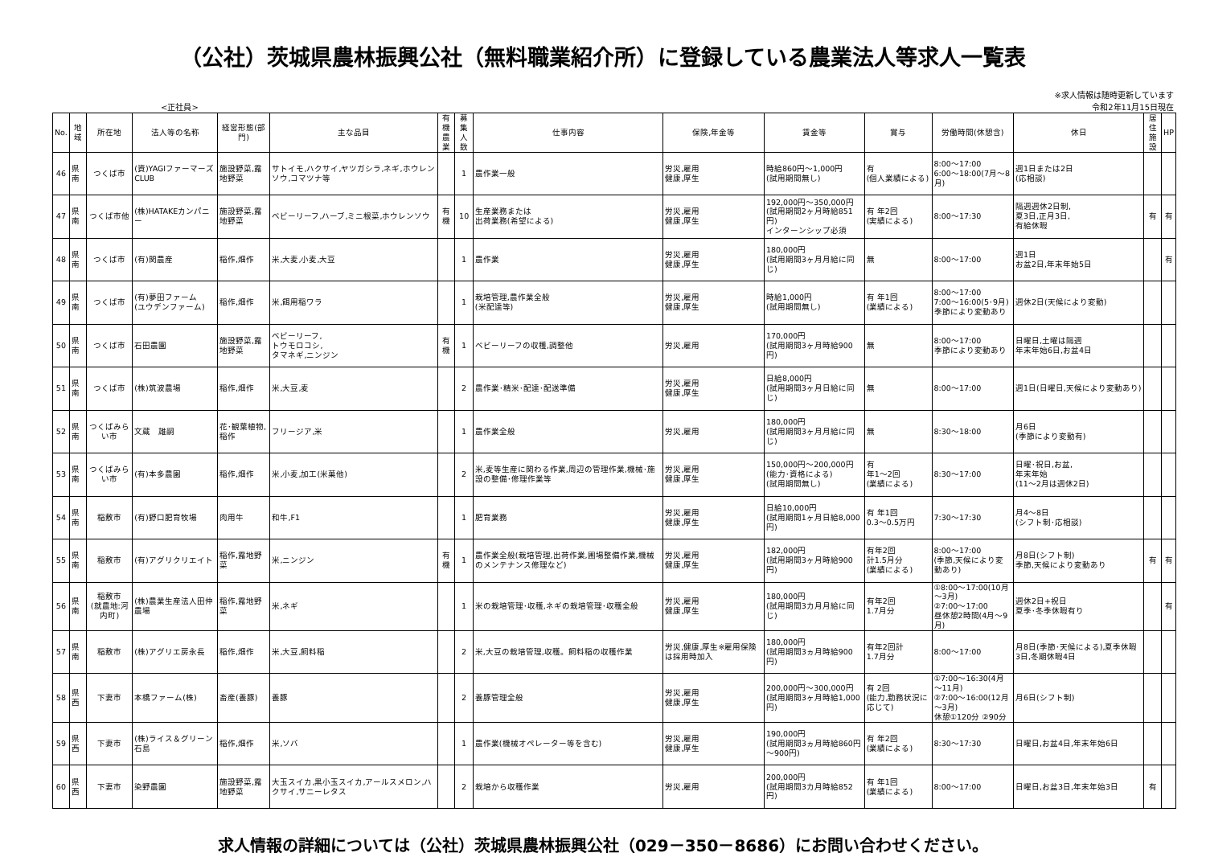（公社）茨城県農林振興公社（無料職業紹介所）に登録している農業法人等求人一覧表
<正社員> ※求人情報は随時更新しています
令和2年11月15日現在
| No. | 地域 | 所在地 | 法人等の名称 | 経営形態(部門) | 主な品目 | 有機 農業 | 募集 人数 | 仕事内容 | 保険,年金等 | 賃金等 | 賞与 | 労働時間(休憩含) | 休日 | 居住 施設 | HP |
| --- | --- | --- | --- | --- | --- | --- | --- | --- | --- | --- | --- | --- | --- | --- | --- |
| 46 | 県南 | つくば市 | (資)YAGIファーマーズCLUB | 施設野菜,露地野菜 | サトイモ,ハクサイ,ヤツガシラ,ネギ,ホウレンソウ,コマツナ等 | | 1 | 農作業一般 | 労災,雇用 健康,厚生 | 時給860円～1,000円 (試用期間無し) | 有 (個人業績による) | 8:00～17:00 6:00～18:00(7月～8月) | 週1日または2日 (応相談) | | |
| 47 | 県南 | つくば市他 | (株)HATAKEカンパニー | 施設野菜,露地野菜 | ベビーリーフ,ハーブ,ミニ根菜,ホウレンソウ | 有 機 | 10 | 生産業務または 出荷業務(希望による) | 労災,雇用 健康,厚生 | 192,000円～350,000円 (試用期間2ヶ月時給851円) インターンシップ必須 | 有 年2回 (実績による) | 8:00～17:30 | 隔週週休2日制, 夏3日,正月3日, 有給休暇 | 有 | 有 |
| 48 | 県南 | つくば市 | (有)関農産 | 稲作,畑作 | 米,大麦,小麦,大豆 | | 1 | 農作業 | 労災,雇用 健康,厚生 | 180,000円 (試用期間3ヶ月月給に同じ) | 無 | 8:00～17:00 | 週1日 お盆2日,年末年始5日 | | 有 |
| 49 | 県南 | つくば市 | (有)夢田ファーム (ユウデンファーム) | 稲作,畑作 | 米,餌用稲ワラ | | 1 | 栽培管理,農作業全般 (米配達等) | 労災,雇用 健康,厚生 | 時給1,000円 (試用期間無し) | 有 年1回 (業績による) | 8:00～17:00 7:00～16:00(5･9月) 季節により変動あり | 週休2日(天候により変動) | | |
| 50 | 県南 | つくば市 | 石田農園 | 施設野菜,露地野菜 | ベビーリーフ, トウモロコシ, タマネギ,ニンジン | 有 機 | 1 | ベビーリーフの収穫,調整他 | 労災,雇用 | 170,000円 (試用期間3ヶ月時給900円) | 無 | 8:00～17:00 季節により変動あり | 日曜日,土曜は隔週 年末年始6日,お盆4日 | | |
| 51 | 県南 | つくば市 | (株)筑波農場 | 稲作,畑作 | 米,大豆,麦 | | 2 | 農作業･精米･配達･配送準備 | 労災,雇用 健康,厚生 | 日給8,000円 (試用期間3ヶ月日給に同じ) | 無 | 8:00～17:00 | 週1日(日曜日,天候により変動あり) | | |
| 52 | 県南 | つくばみらい市 | 文蔵 雄嗣 | 花･観葉植物,稲作 | フリージア,米 | | 1 | 農作業全般 | 労災,雇用 | 180,000円 (試用期間3ヶ月月給に同じ) | 無 | 8:30～18:00 | 月6日 (季節により変動有) | | |
| 53 | 県南 | つくばみらい市 | (有)本多農園 | 稲作,畑作 | 米,小麦,加工(米菓他) | | 2 | 米,麦等生産に関わる作業,周辺の管理作業,機械･施設の整備･修理作業等 | 労災,雇用 健康,厚生 | 150,000円～200,000円 (能力･資格による) (試用期間無し) | 有 年1～2回 (業績による) | 8:30～17:00 | 日曜･祝日,お盆, 年末年始 (11～2月は週休2日) | | |
| 54 | 県南 | 稲敷市 | (有)野口肥育牧場 | 肉用牛 | 和牛,F1 | | 1 | 肥育業務 | 労災,雇用 健康,厚生 | 日給10,000円 (試用期間1ヶ月日給8,000円) | 有 年1回 0.3～0.5万円 | 7:30～17:30 | 月4～8日 (シフト制･応相談) | | |
| 55 | 県南 | 稲敷市 | (有)アグリクリエイト | 稲作,露地野菜 | 米,ニンジン | 有 機 | 1 | 農作業全般(栽培管理,出荷作業,圃場整備作業,機械のメンテナンス修理など) | 労災,雇用 健康,厚生 | 182,000円 (試用期間3ヶ月時給900円) | 有年2回 計1.5月分 (業績による) | 8:00～17:00 (季節,天候により変動あり) | 月8日(シフト制) 季節,天候により変動あり | 有 | 有 |
| 56 | 県南 | 稲敷市 (就農地:河内町) | (株)農業生産法人田仲農場 | 稲作,露地野菜 | 米,ネギ | | 1 | 米の栽培管理･収穫,ネギの栽培管理･収穫全般 | 労災,雇用 健康,厚生 | 180,000円 (試用期間3カ月月給に同じ) | 有年2回 1.7月分 | ①8:00～17:00(10月～3月) ②7:00～17:00 昼休憩2時間(4月～9月) | 週休2日+祝日 夏季･冬季休暇有り | | 有 |
| 57 | 県南 | 稲敷市 | (株)アグリエ房永長 | 稲作,畑作 | 米,大豆,飼料稲 | | 2 | 米,大豆の栽培管理,収穫。飼料稲の収穫作業 | 労災,健康,厚生※雇用保険は採用時加入 | 180,000円 (試用期間3ヵ月時給900円) | 有年2回計 1.7月分 | 8:00～17:00 | 月8日(季節･天候による),夏季休暇3日,冬期休暇4日 | | |
| 58 | 県西 | 下妻市 | 本橋ファーム(株) | 畜産(養豚) | 養豚 | | 2 | 養豚管理全般 | 労災,雇用 健康,厚生 | 200,000円～300,000円 (試用期間3ヶ月時給1,000円) | 有 2回 (能力,勤務状況に応じて) | ①7:00～16:30(4月～11月) ②7:00～16:00(12月～3月) 休憩①120分 ②90分 | 月6日(シフト制) | | |
| 59 | 県西 | 下妻市 | (株)ライス＆グリーン石島 | 稲作,畑作 | 米,ソバ | | 1 | 農作業(機械オペレーター等を含む) | 労災,雇用 健康,厚生 | 190,000円 (試用期間3ヵ月時給860円～900円) | 有 年2回 (業績による) | 8:30～17:30 | 日曜日,お盆4日,年末年始6日 | | |
| 60 | 県西 | 下妻市 | 染野農園 | 施設野菜,露地野菜 | 大玉スイカ,黒小玉スイカ,アールスメロン,ハクサイ,サニーレタス | | 2 | 栽培から収穫作業 | 労災,雇用 | 200,000円 (試用期間3カ月時給852円) | 有 年1回 (業績による) | 8:00～17:00 | 日曜日,お盆3日,年末年始3日 | 有 | |
求人情報の詳細については（公社）茨城県農林振興公社（029－350－8686）にお問い合わせください。